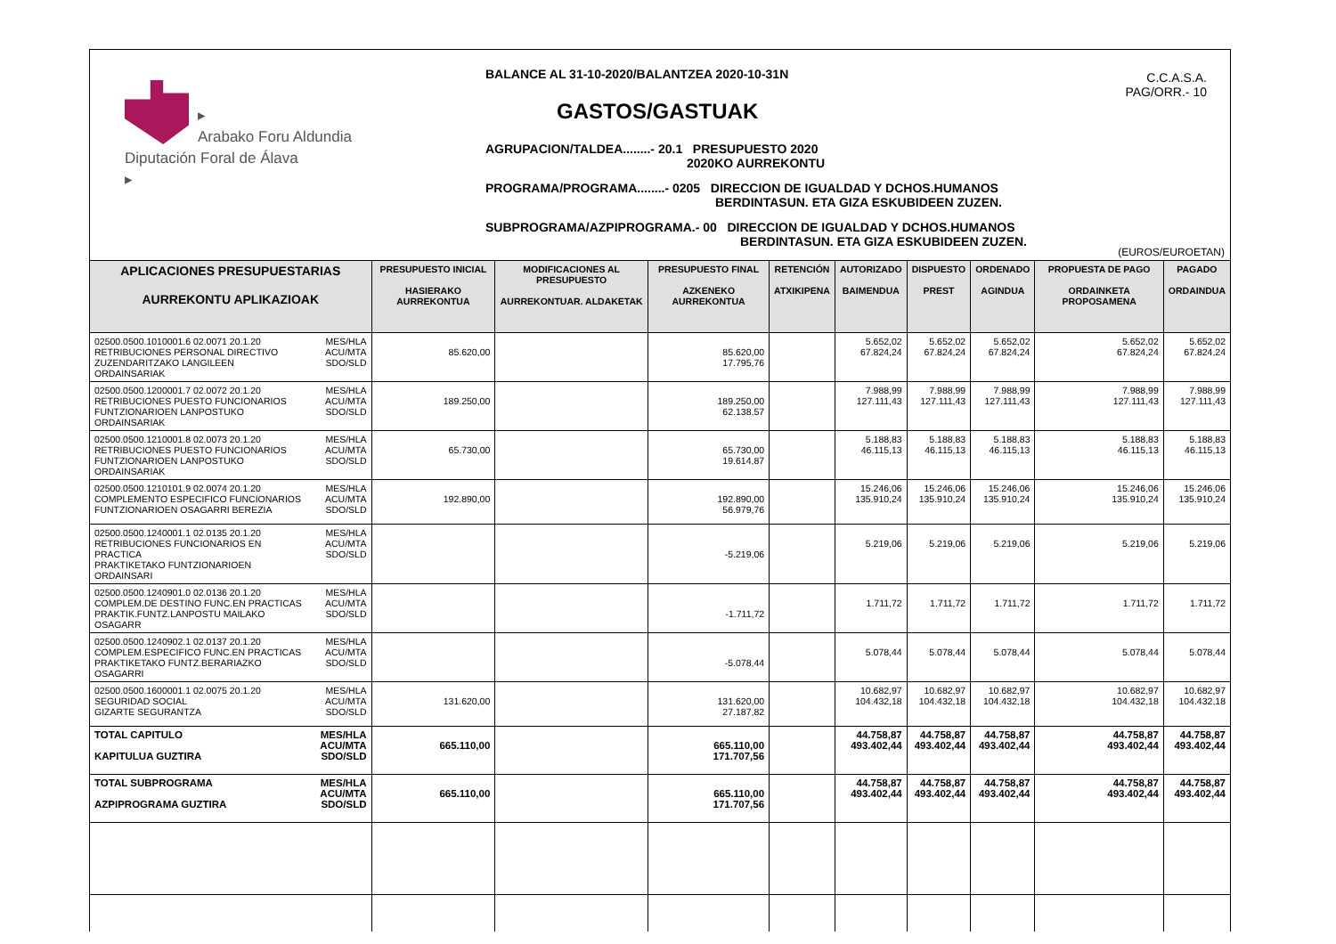▸
Arabako Foru Aldundia
Diputación Foral de Álava
▸
BALANCE AL 31-10-2020/BALANTZEA 2020-10-31N
GASTOS/GASTUAK
AGRUPACION/TALDEA........- 20.1 PRESUPUESTO 2020
2020KO AURREKONTU
PROGRAMA/PROGRAMA........- 0205 DIRECCION DE IGUALDAD Y DCHOS.HUMANOS
BERDINTASUN. ETA GIZA ESKUBIDEEN ZUZEN.
SUBPROGRAMA/AZPIPROGRAMA.- 00 DIRECCION DE IGUALDAD Y DCHOS.HUMANOS
BERDINTASUN. ETA GIZA ESKUBIDEEN ZUZEN.
C.C.A.S.A.
PAG/ORR.- 10
(EUROS/EUROETAN)
| APLICACIONES PRESUPUESTARIAS AURREKONTU APLIKAZIOAK | | PRESUPUESTO INICIAL HASIERAKO AURREKONTUA | MODIFICACIONES AL PRESUPUESTO AURREKONTUAR. ALDAKETAK | PRESUPUESTO FINAL AZKENEKO AURREKONTUA | RETENCIÓN ATXIKIPENA | AUTORIZADO BAIMENDUA | DISPUESTO PREST | ORDENADO AGINDUA | PROPUESTA DE PAGO ORDAINKETA PROPOSAMENA | PAGADO ORDAINDUA |
| --- | --- | --- | --- | --- | --- | --- | --- | --- | --- | --- |
| 02500.0500.1010001.6 02.0071 20.1.20 RETRIBUCIONES PERSONAL DIRECTIVO ZUZENDARITZAKO LANGILEEN ORDAINSARIAK | MES/HLA ACU/MTA SDO/SLD | 85.620,00 | | 85.620,00 17.795,76 | | 5.652,02 67.824,24 | 5.652,02 67.824,24 | 5.652,02 67.824,24 | 5.652,02 67.824,24 | 5.652,02 67.824,24 |
| 02500.0500.1200001.7 02.0072 20.1.20 RETRIBUCIONES PUESTO FUNCIONARIOS FUNTZIONARIOEN LANPOSTUKO ORDAINSARIAK | MES/HLA ACU/MTA SDO/SLD | 189.250,00 | | 189.250,00 62.138,57 | | 7.988,99 127.111,43 | 7.988,99 127.111,43 | 7.988,99 127.111,43 | 7.988,99 127.111,43 | 7.988,99 127.111,43 |
| 02500.0500.1210001.8 02.0073 20.1.20 RETRIBUCIONES PUESTO FUNCIONARIOS FUNTZIONARIOEN LANPOSTUKO ORDAINSARIAK | MES/HLA ACU/MTA SDO/SLD | 65.730,00 | | 65.730,00 19.614,87 | | 5.188,83 46.115,13 | 5.188,83 46.115,13 | 5.188,83 46.115,13 | 5.188,83 46.115,13 | 5.188,83 46.115,13 |
| 02500.0500.1210101.9 02.0074 20.1.20 COMPLEMENTO ESPECIFICO FUNCIONARIOS FUNTZIONARIOEN OSAGARRI BEREZIA | MES/HLA ACU/MTA SDO/SLD | 192.890,00 | | 192.890,00 56.979,76 | | 15.246,06 135.910,24 | 15.246,06 135.910,24 | 15.246,06 135.910,24 | 15.246,06 135.910,24 | 15.246,06 135.910,24 |
| 02500.0500.1240001.1 02.0135 20.1.20 RETRIBUCIONES FUNCIONARIOS EN PRACTICA PRAKTIKETAKO FUNTZIONARIOEN ORDAINSARI | MES/HLA ACU/MTA SDO/SLD | | | -5.219,06 | | 5.219,06 | 5.219,06 | 5.219,06 | 5.219,06 | 5.219,06 |
| 02500.0500.1240901.0 02.0136 20.1.20 COMPLEM.DE DESTINO FUNC.EN PRACTICAS PRAKTIK.FUNTZ.LANPOSTU MAILAKO OSAGARR | MES/HLA ACU/MTA SDO/SLD | | | -1.711,72 | | 1.711,72 | 1.711,72 | 1.711,72 | 1.711,72 | 1.711,72 |
| 02500.0500.1240902.1 02.0137 20.1.20 COMPLEM.ESPECIFICO FUNC.EN PRACTICAS PRAKTIKETAKO FUNTZ.BERARIAZKO OSAGARRI | MES/HLA ACU/MTA SDO/SLD | | | -5.078,44 | | 5.078,44 | 5.078,44 | 5.078,44 | 5.078,44 | 5.078,44 |
| 02500.0500.1600001.1 02.0075 20.1.20 SEGURIDAD SOCIAL GIZARTE SEGURANTZA | MES/HLA ACU/MTA SDO/SLD | 131.620,00 | | 131.620,00 27.187,82 | | 10.682,97 104.432,18 | 10.682,97 104.432,18 | 10.682,97 104.432,18 | 10.682,97 104.432,18 | 10.682,97 104.432,18 |
| TOTAL CAPITULO KAPITULUA GUZTIRA | MES/HLA ACU/MTA SDO/SLD | 665.110,00 | | 665.110,00 171.707,56 | | 44.758,87 493.402,44 | 44.758,87 493.402,44 | 44.758,87 493.402,44 | 44.758,87 493.402,44 | 44.758,87 493.402,44 |
| TOTAL SUBPROGRAMA AZPIPROGRAMA GUZTIRA | MES/HLA ACU/MTA SDO/SLD | 665.110,00 | | 665.110,00 171.707,56 | | 44.758,87 493.402,44 | 44.758,87 493.402,44 | 44.758,87 493.402,44 | 44.758,87 493.402,44 | 44.758,87 493.402,44 |